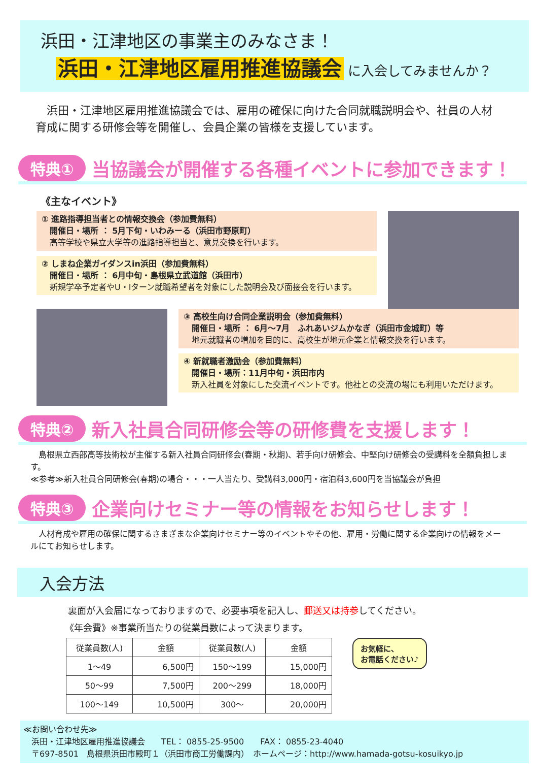浜田・江津地区の事業主のみなさま！
浜田・江津地区雇用推進協議会 に入会してみませんか？
　浜田・江津地区雇用推進協議会では、雇用の確保に向けた合同就職説明会や、社員の人材育成に関する研修会等を開催し、会員企業の皆様を支援しています。
特典① 当協議会が開催する各種イベントに参加できます！
《主なイベント》
① 進路指導担当者との情報交換会（参加費無料）
　開催日・場所 ： 5月下旬・いわみーる（浜田市野原町）
　高等学校や県立大学等の進路指導担当と、意見交換を行います。
② しまね企業ガイダンスin浜田（参加費無料）
　開催日・場所 ： 6月中旬・島根県立武道館（浜田市）
　新規学卒予定者やU・Iターン就職希望者を対象にした説明会及び面接会を行います。
③ 高校生向け合同企業説明会（参加費無料）
　開催日・場所 ： 6月～7月　ふれあいジムかなぎ（浜田市金城町）等
　地元就職者の増加を目的に、高校生が地元企業と情報交換を行います。
④ 新就職者激励会（参加費無料）
　開催日・場所：11月中旬・浜田市内
　新入社員を対象にした交流イベントです。他社との交流の場にも利用いただけます。
特典② 新入社員合同研修会等の研修費を支援します！
　島根県立西部高等技術校が主催する新入社員合同研修会(春期・秋期)、若手向け研修会、中堅向け研修会の受講料を全額負担します。
≪参考≫新入社員合同研修会(春期)の場合・・・一人当たり、受講料3,000円・宿泊料3,600円を当協議会が負担
特典③ 企業向けセミナー等の情報をお知らせします！
　人材育成や雇用の確保に関するさまざまな企業向けセミナー等のイベントやその他、雇用・労働に関する企業向けの情報をメールにてお知らせします。
入会方法
裏面が入会届になっておりますので、必要事項を記入し、郵送又は持参してください。
《年会費》※事業所当たりの従業員数によって決まります。
| 従業員数(人) | 金額 | 従業員数(人) | 金額 |
| --- | --- | --- | --- |
| 1～49 | 6,500円 | 150～199 | 15,000円 |
| 50～99 | 7,500円 | 200～299 | 18,000円 |
| 100～149 | 10,500円 | 300～ | 20,000円 |
お気軽に、
お電話ください♪
≪お問い合わせ先≫
　浜田・江津地区雇用推進協議会　　TEL： 0855-25-9500　　FAX： 0855-23-4040
　〒697-8501　島根県浜田市殿町１（浜田市商工労働課内）　ホームページ：http://www.hamada-gotsu-kosuikyo.jp